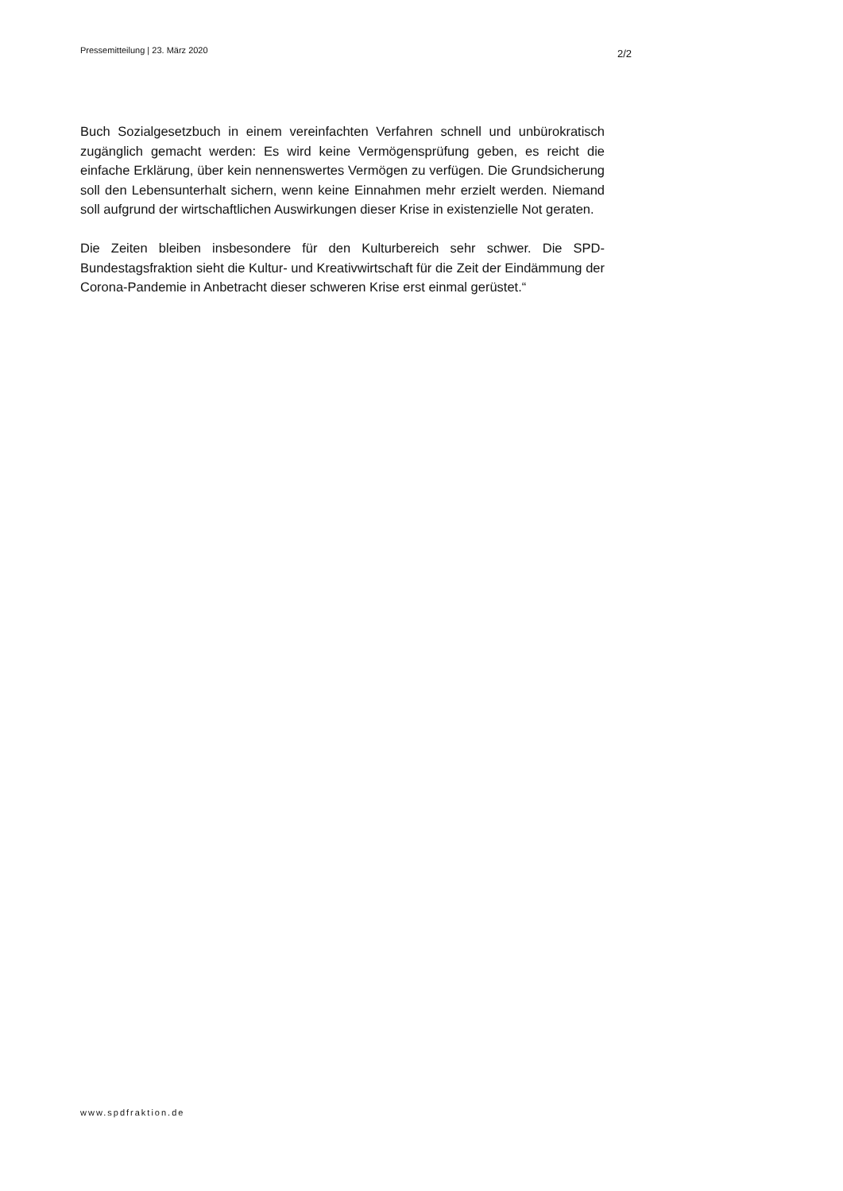Pressemitteilung | 23. März 2020 2/2
Buch Sozialgesetzbuch in einem vereinfachten Verfahren schnell und unbürokratisch zugänglich gemacht werden: Es wird keine Vermögensprüfung geben, es reicht die einfache Erklärung, über kein nennenswertes Vermögen zu verfügen. Die Grundsicherung soll den Lebensunterhalt sichern, wenn keine Einnahmen mehr erzielt werden. Niemand soll aufgrund der wirtschaftlichen Auswirkungen dieser Krise in existenzielle Not geraten.
Die Zeiten bleiben insbesondere für den Kulturbereich sehr schwer. Die SPD-Bundestagsfraktion sieht die Kultur- und Kreativwirtschaft für die Zeit der Eindämmung der Corona-Pandemie in Anbetracht dieser schweren Krise erst einmal gerüstet.“
www.spdfraktion.de